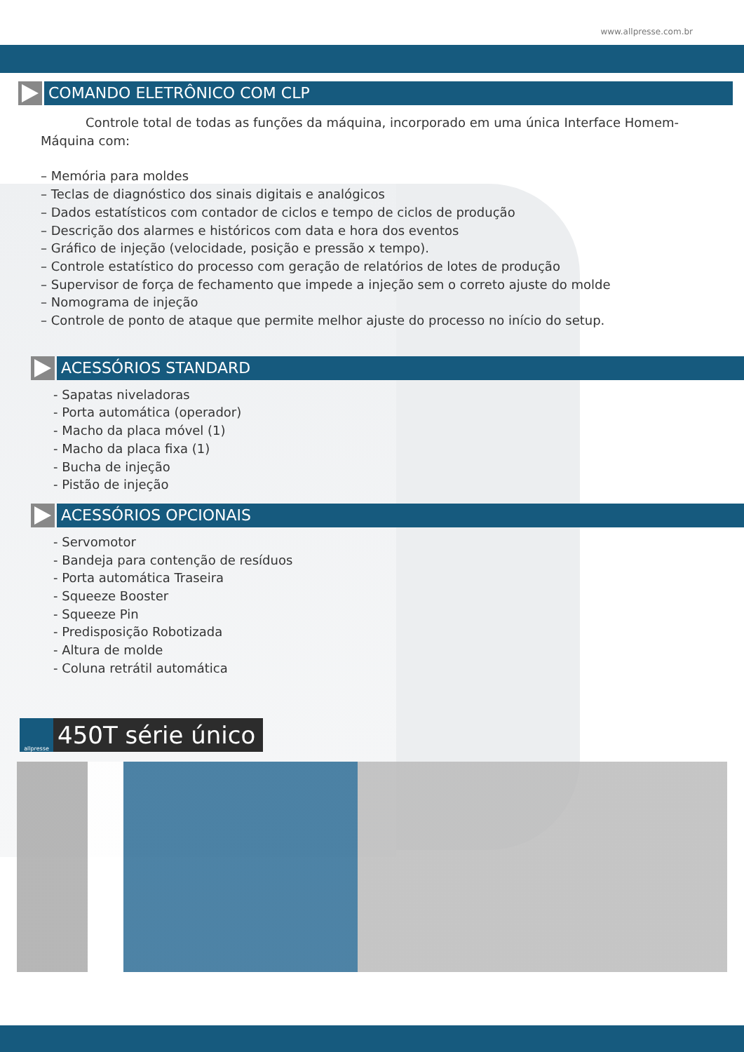www.allpresse.com.br
COMANDO ELETRÔNICO COM CLP
Controle total de todas as funções da máquina, incorporado em uma única Interface Homem-Máquina com:
– Memória para moldes
– Teclas de diagnóstico dos sinais digitais e analógicos
– Dados estatísticos com contador de ciclos e tempo de ciclos de produção
– Descrição dos alarmes e históricos com data e hora dos eventos
– Gráfico de injeção (velocidade, posição e pressão x tempo).
– Controle estatístico do processo com geração de relatórios de lotes de produção
– Supervisor de força de fechamento que impede a injeção sem o correto ajuste do molde
– Nomograma de injeção
– Controle de ponto de ataque que permite melhor ajuste do processo no início do setup.
ACESSÓRIOS STANDARD
- Sapatas niveladoras
- Porta automática (operador)
- Macho da placa móvel (1)
- Macho da placa fixa (1)
- Bucha de injeção
- Pistão de injeção
ACESSÓRIOS OPCIONAIS
- Servomotor
- Bandeja para contenção de resíduos
- Porta automática Traseira
- Squeeze Booster
- Squeeze Pin
- Predisposição Robotizada
- Altura de molde
- Coluna retrátil automática
allpresse
450T série único